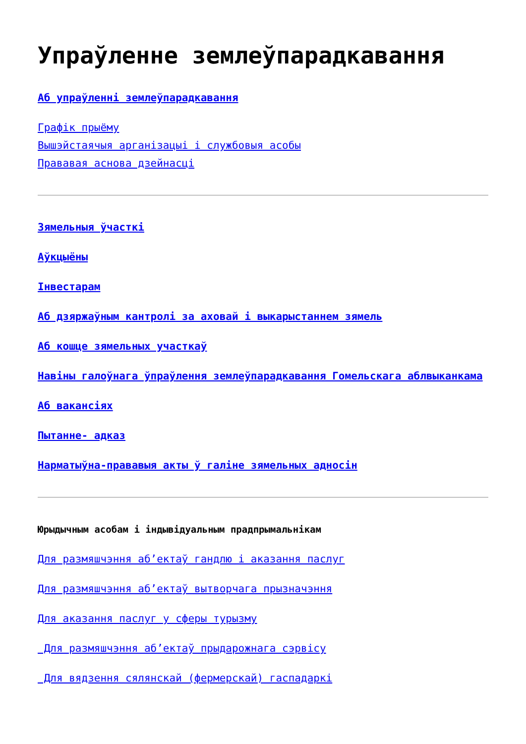Упраўленне землеўпарадкавання
Аб упраўленні землеўпарадкавання
Графік прыёму
Вышэйстаячыя арганізацыі і службовыя асобы
Прававая аснова дзейнасці
Зямельныя ўчасткі
Аўкцыёны
Інвестарам
Аб дзяржаўным кантролі за аховай і выкарыстаннем зямель
Аб кошце зямельных участкаў
Навіны галоўнага ўпраўлення землеўпарадкавання Гомельскага аблвыканкама
Аб вакансіях
Пытанне- адказ
Нарматыўна-прававыя акты ў галіне зямельных адносін
Юрыдычным асобам і індывідуальным прадпрымальнікам
Для размяшчэння аб’ектаў гандлю і аказання паслуг
Для размяшчэння аб’ектаў вытворчага прызначэння
Для аказання паслуг у сферы турызму
Для размяшчэння аб’ектаў прыдарожнага сэрвісу
Для вядзення сялянскай (фермерскай) гаспадаркі